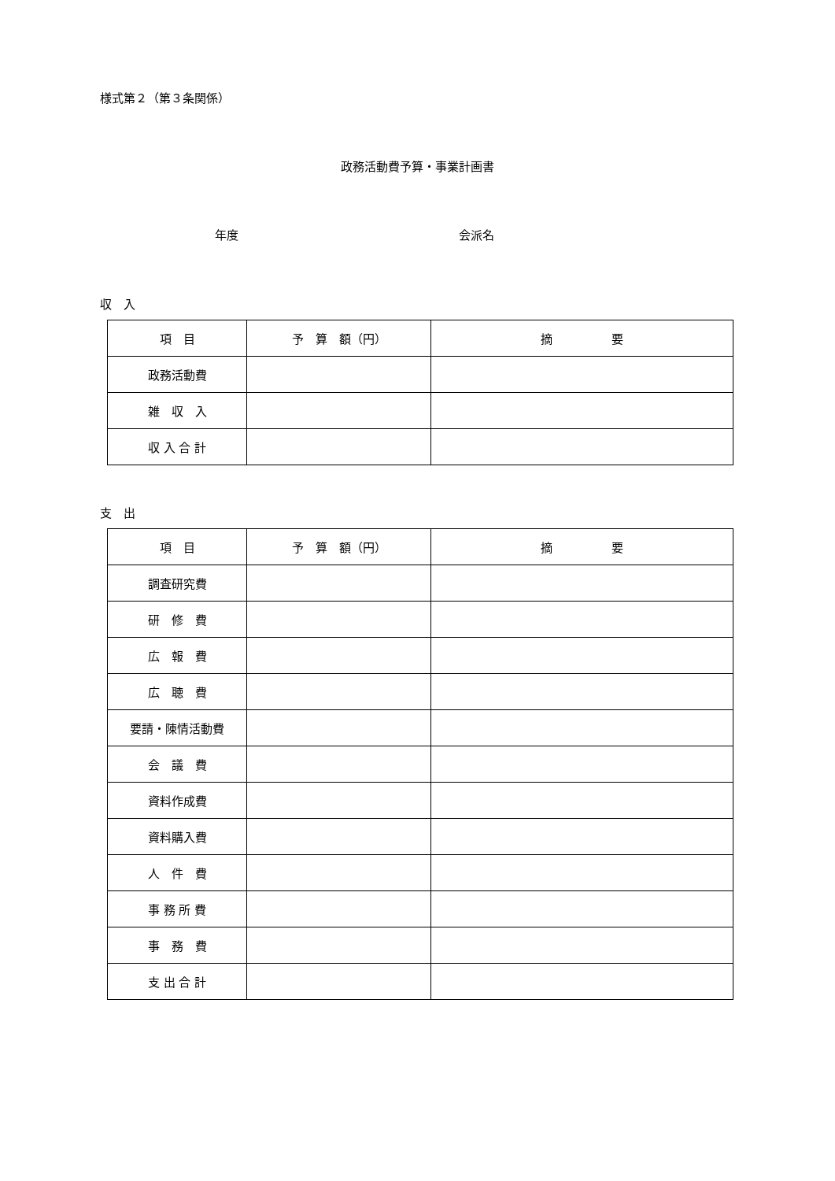様式第２（第３条関係）
政務活動費予算・事業計画書
年度 会派名
収　入
| 項 目 | 予 算 額（円） | 摘 要 |
| --- | --- | --- |
| 政務活動費 | | |
| 雑 収 入 | | |
| 収 入 合 計 | | |
支　出
| 項 目 | 予 算 額（円） | 摘 要 |
| --- | --- | --- |
| 調査研究費 | | |
| 研 修 費 | | |
| 広 報 費 | | |
| 広 聴 費 | | |
| 要請・陳情活動費 | | |
| 会 議 費 | | |
| 資料作成費 | | |
| 資料購入費 | | |
| 人 件 費 | | |
| 事 務 所 費 | | |
| 事 務 費 | | |
| 支 出 合 計 | | |